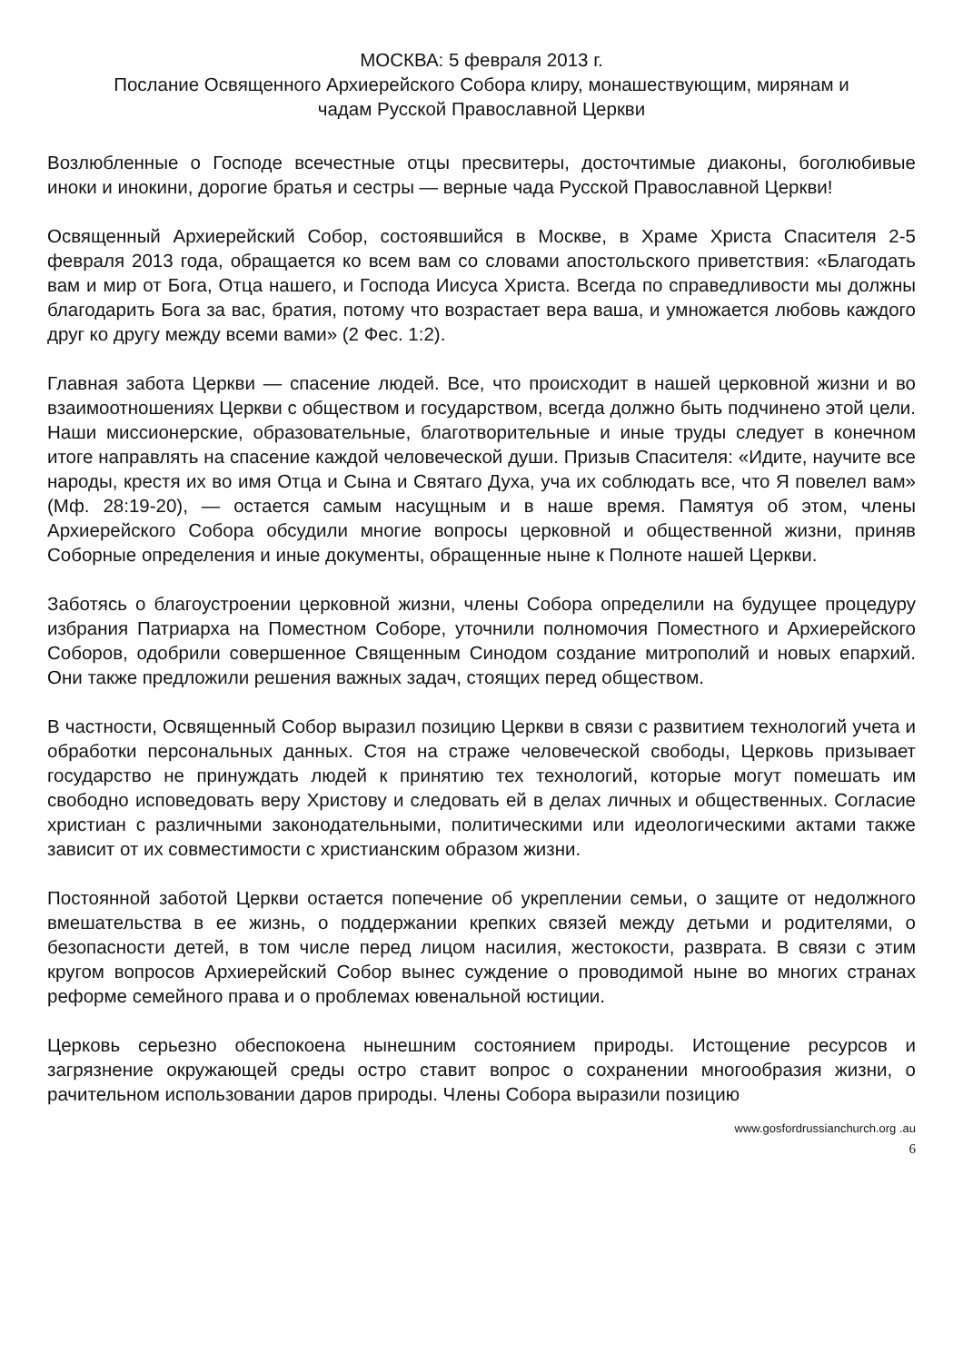МОСКВА: 5 февраля 2013 г.
Послание Освященного Архиерейского Собора клиру, монашествующим, мирянам и
чадам Русской Православной Церкви
Возлюбленные о Господе всечестные отцы пресвитеры, досточтимые диаконы, боголюбивые иноки и инокини, дорогие братья и сестры — верные чада Русской Православной Церкви!
Освященный Архиерейский Собор, состоявшийся в Москве, в Храме Христа Спасителя 2-5 февраля 2013 года, обращается ко всем вам со словами апостольского приветствия: «Благодать вам и мир от Бога, Отца нашего, и Господа Иисуса Христа. Всегда по справедливости мы должны благодарить Бога за вас, братия, потому что возрастает вера ваша, и умножается любовь каждого друг ко другу между всеми вами» (2 Фес. 1:2).
Главная забота Церкви — спасение людей. Все, что происходит в нашей церковной жизни и во взаимоотношениях Церкви с обществом и государством, всегда должно быть подчинено этой цели. Наши миссионерские, образовательные, благотворительные и иные труды следует в конечном итоге направлять на спасение каждой человеческой души. Призыв Спасителя: «Идите, научите все народы, крестя их во имя Отца и Сына и Святаго Духа, уча их соблюдать все, что Я повелел вам» (Мф. 28:19-20), — остается самым насущным и в наше время. Памятуя об этом, члены Архиерейского Собора обсудили многие вопросы церковной и общественной жизни, приняв Соборные определения и иные документы, обращенные ныне к Полноте нашей Церкви.
Заботясь о благоустроении церковной жизни, члены Собора определили на будущее процедуру избрания Патриарха на Поместном Соборе, уточнили полномочия Поместного и Архиерейского Соборов, одобрили совершенное Священным Синодом создание митрополий и новых епархий. Они также предложили решения важных задач, стоящих перед обществом.
В частности, Освященный Собор выразил позицию Церкви в связи с развитием технологий учета и обработки персональных данных. Стоя на страже человеческой свободы, Церковь призывает государство не принуждать людей к принятию тех технологий, которые могут помешать им свободно исповедовать веру Христову и следовать ей в делах личных и общественных. Согласие христиан с различными законодательными, политическими или идеологическими актами также зависит от их совместимости с христианским образом жизни.
Постоянной заботой Церкви остается попечение об укреплении семьи, о защите от недолжного вмешательства в ее жизнь, о поддержании крепких связей между детьми и родителями, о безопасности детей, в том числе перед лицом насилия, жестокости, разврата. В связи с этим кругом вопросов Архиерейский Собор вынес суждение о проводимой ныне во многих странах реформе семейного права и о проблемах ювенальной юстиции.
Церковь серьезно обеспокоена нынешним состоянием природы. Истощение ресурсов и загрязнение окружающей среды остро ставит вопрос о сохранении многообразия жизни, о рачительном использовании даров природы. Члены Собора выразили позицию
www.gosfordrussianchurch.org .au
6